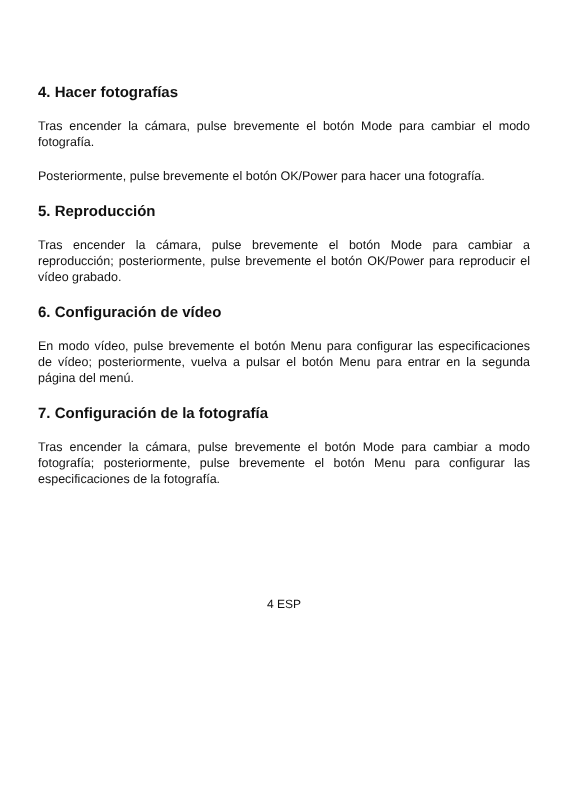4. Hacer fotografías
Tras encender la cámara, pulse brevemente el botón Mode para cambiar el modo fotografía.
Posteriormente, pulse brevemente el botón OK/Power para hacer una fotografía.
5. Reproducción
Tras encender la cámara, pulse brevemente el botón Mode para cambiar a reproducción; posteriormente, pulse brevemente el botón OK/Power para reproducir el vídeo grabado.
6. Configuración de vídeo
En modo vídeo, pulse brevemente el botón Menu para configurar las especificaciones de vídeo; posteriormente, vuelva a pulsar el botón Menu para entrar en la segunda página del menú.
7. Configuración de la fotografía
Tras encender la cámara, pulse brevemente el botón Mode para cambiar a modo fotografía; posteriormente, pulse brevemente el botón Menu para configurar las especificaciones de la fotografía.
4 ESP